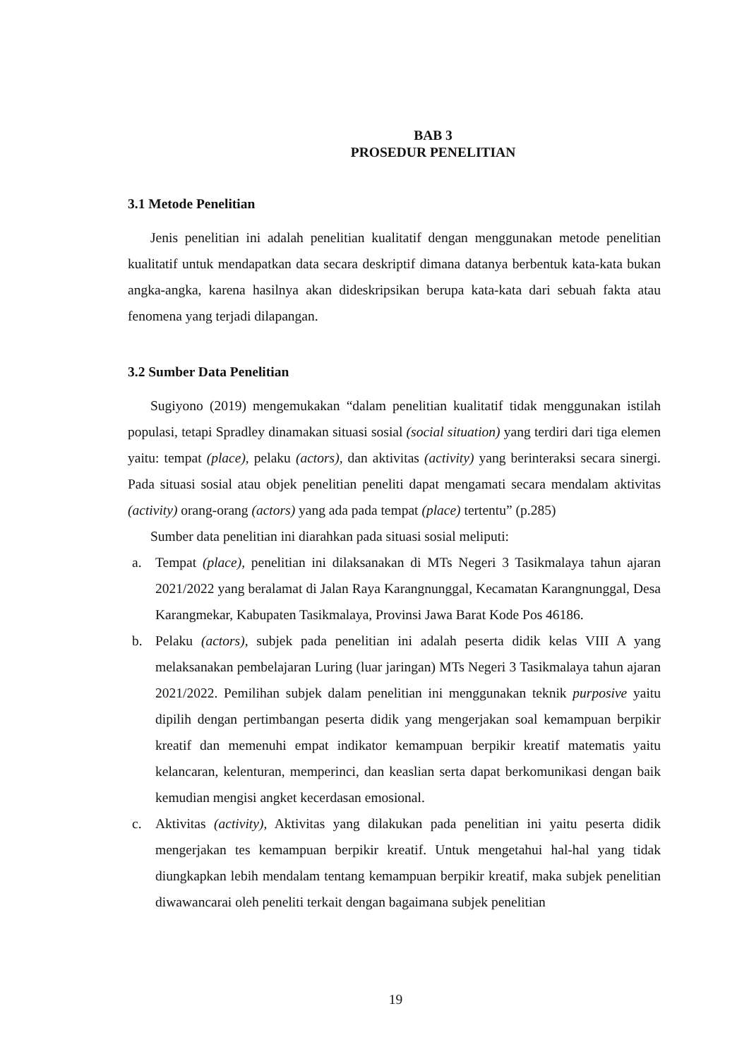BAB 3
PROSEDUR PENELITIAN
3.1 Metode Penelitian
Jenis penelitian ini adalah penelitian kualitatif dengan menggunakan metode penelitian kualitatif untuk mendapatkan data secara deskriptif dimana datanya berbentuk kata-kata bukan angka-angka, karena hasilnya akan dideskripsikan berupa kata-kata dari sebuah fakta atau fenomena yang terjadi dilapangan.
3.2 Sumber Data Penelitian
Sugiyono (2019) mengemukakan “dalam penelitian kualitatif tidak menggunakan istilah populasi, tetapi Spradley dinamakan situasi sosial (social situation) yang terdiri dari tiga elemen yaitu: tempat (place), pelaku (actors), dan aktivitas (activity) yang berinteraksi secara sinergi. Pada situasi sosial atau objek penelitian peneliti dapat mengamati secara mendalam aktivitas (activity) orang-orang (actors) yang ada pada tempat (place) tertentu” (p.285)
Sumber data penelitian ini diarahkan pada situasi sosial meliputi:
a. Tempat (place), penelitian ini dilaksanakan di MTs Negeri 3 Tasikmalaya tahun ajaran 2021/2022 yang beralamat di Jalan Raya Karangnunggal, Kecamatan Karangnunggal, Desa Karangmekar, Kabupaten Tasikmalaya, Provinsi Jawa Barat Kode Pos 46186.
b. Pelaku (actors), subjek pada penelitian ini adalah peserta didik kelas VIII A yang melaksanakan pembelajaran Luring (luar jaringan) MTs Negeri 3 Tasikmalaya tahun ajaran 2021/2022. Pemilihan subjek dalam penelitian ini menggunakan teknik purposive yaitu dipilih dengan pertimbangan peserta didik yang mengerjakan soal kemampuan berpikir kreatif dan memenuhi empat indikator kemampuan berpikir kreatif matematis yaitu kelancaran, kelenturan, memperinci, dan keaslian serta dapat berkomunikasi dengan baik kemudian mengisi angket kecerdasan emosional.
c. Aktivitas (activity), Aktivitas yang dilakukan pada penelitian ini yaitu peserta didik mengerjakan tes kemampuan berpikir kreatif. Untuk mengetahui hal-hal yang tidak diungkapkan lebih mendalam tentang kemampuan berpikir kreatif, maka subjek penelitian diwawancarai oleh peneliti terkait dengan bagaimana subjek penelitian
19